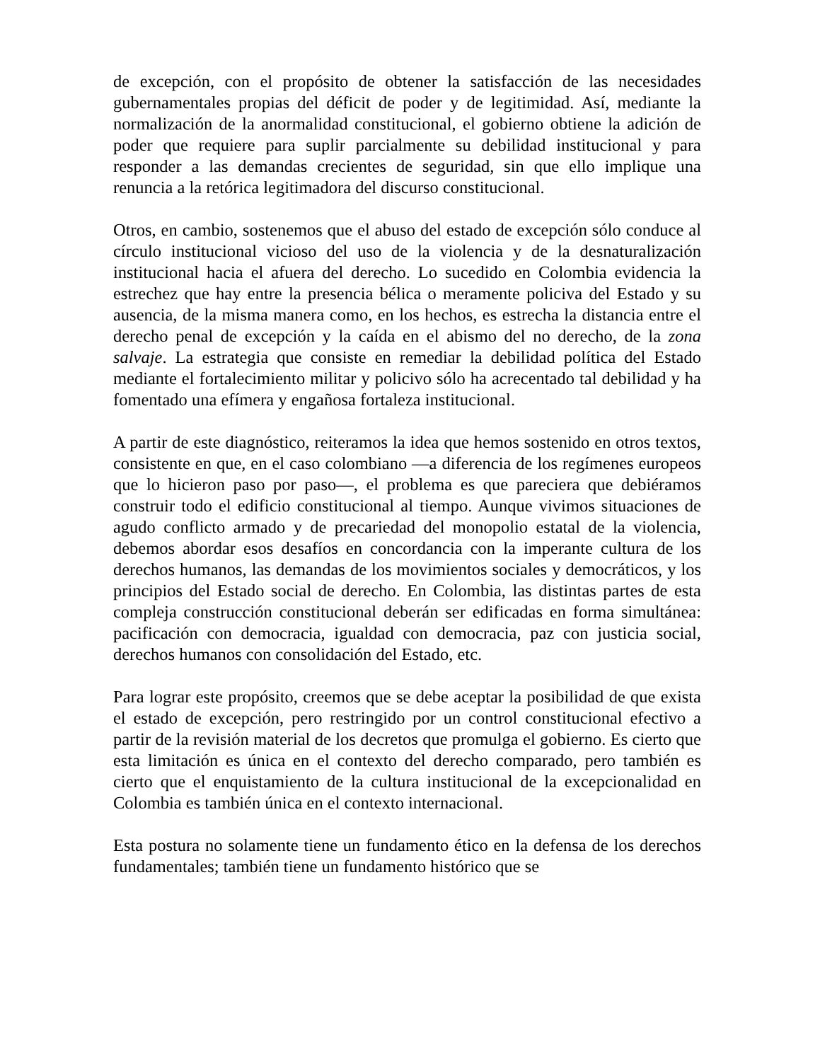de excepción, con el propósito de obtener la satisfacción de las necesidades gubernamentales propias del déficit de poder y de legitimidad. Así, mediante la normalización de la anormalidad constitucional, el gobierno obtiene la adición de poder que requiere para suplir parcialmente su debilidad institucional y para responder a las demandas crecientes de seguridad, sin que ello implique una renuncia a la retórica legitimadora del discurso constitucional.
Otros, en cambio, sostenemos que el abuso del estado de excepción sólo conduce al círculo institucional vicioso del uso de la violencia y de la desnaturalización institucional hacia el afuera del derecho. Lo sucedido en Colombia evidencia la estrechez que hay entre la presencia bélica o meramente policiva del Estado y su ausencia, de la misma manera como, en los hechos, es estrecha la distancia entre el derecho penal de excepción y la caída en el abismo del no derecho, de la zona salvaje. La estrategia que consiste en remediar la debilidad política del Estado mediante el fortalecimiento militar y policivo sólo ha acrecentado tal debilidad y ha fomentado una efímera y engañosa fortaleza institucional.
A partir de este diagnóstico, reiteramos la idea que hemos sostenido en otros textos, consistente en que, en el caso colombiano —a diferencia de los regímenes europeos que lo hicieron paso por paso—, el problema es que pareciera que debiéramos construir todo el edificio constitucional al tiempo. Aunque vivimos situaciones de agudo conflicto armado y de precariedad del monopolio estatal de la violencia, debemos abordar esos desafíos en concordancia con la imperante cultura de los derechos humanos, las demandas de los movimientos sociales y democráticos, y los principios del Estado social de derecho. En Colombia, las distintas partes de esta compleja construcción constitucional deberán ser edificadas en forma simultánea: pacificación con democracia, igualdad con democracia, paz con justicia social, derechos humanos con consolidación del Estado, etc.
Para lograr este propósito, creemos que se debe aceptar la posibilidad de que exista el estado de excepción, pero restringido por un control constitucional efectivo a partir de la revisión material de los decretos que promulga el gobierno. Es cierto que esta limitación es única en el contexto del derecho comparado, pero también es cierto que el enquistamiento de la cultura institucional de la excepcionalidad en Colombia es también única en el contexto internacional.
Esta postura no solamente tiene un fundamento ético en la defensa de los derechos fundamentales; también tiene un fundamento histórico que se